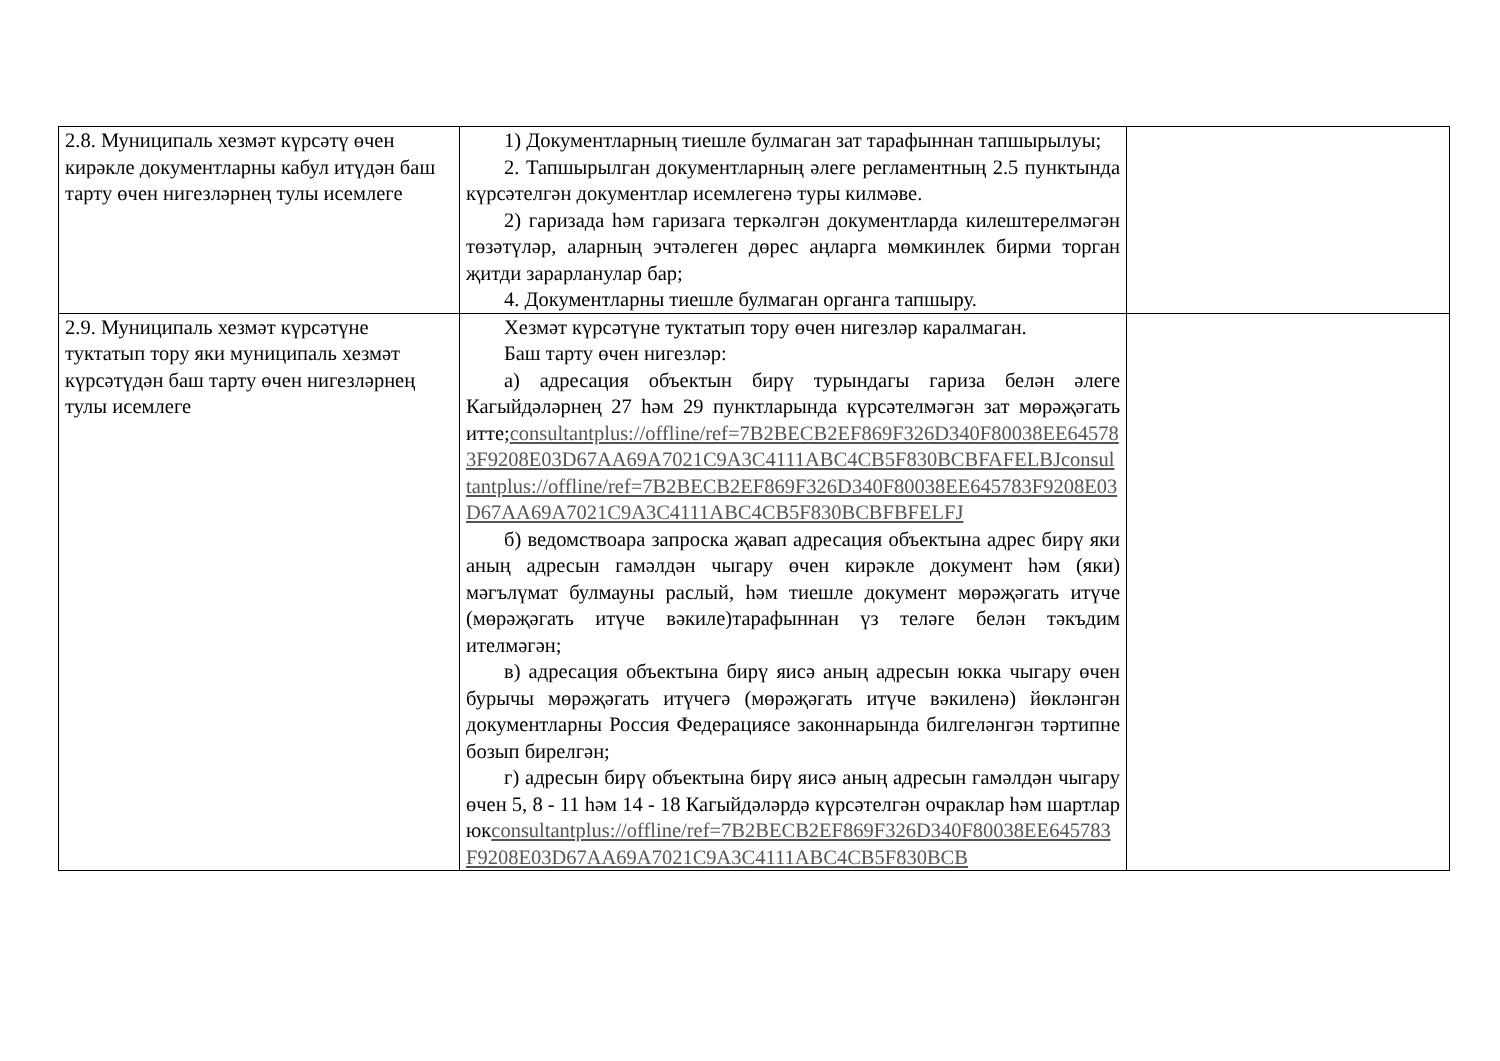| 2.8. Муниципаль хезмәт күрсәтү өчен кирәкле документларны кабул итүдән баш тарту өчен нигезләрнең тулы исемлеге | 1) Документларның тиешле булмаган зат тарафыннан тапшырылуы; 2. Тапшырылган документларның әлеге регламентның 2.5 пунктында күрсәтелгән документлар исемлегенә туры килмәве. 2) гаризада һәм гаризага теркәлгән документларда килештерелмәгән төзәтүләр, аларның эчтәлеген дөрес аңларга мөмкинлек бирми торган җитди зарарланулар бар; 4. Документларны тиешле булмаган органга тапшыру. | |
| 2.9. Муниципаль хезмәт күрсәтүне туктатып тору яки муниципаль хезмәт күрсәтүдән баш тарту өчен нигезләрнең тулы исемлеге | Хезмәт күрсәтүне туктатып тору өчен нигезләр каралмаган. Баш тарту өчен нигезләр: а) адресация объектын бирү турындагы гариза белән әлеге Кагыйдәләрнең 27 һәм 29 пунктларында күрсәтелмәгән зат мөрәҗәгать итте; consultantplus://offline/ref=7B2BECB2EF869F326D340F80038EE645783F9208E03D67AA69A7021C9A3C4111ABC4CB5F830BCBFAFELBJconsultantplus://offline/ref=7B2BECB2EF869F326D340F80038EE645783F9208E03D67AA69A7021C9A3C4111ABC4CB5F830BCBFBFELFJ б) ведомствоара запроска җавап адресация объектына адрес бирү яки аның адресын гамәлдән чыгару өчен кирәкле документ һәм (яки) мәгълүмат булмауны раслый, һәм тиешле документ мөрәҗәгать итүче (мөрәҗәгать итүче вәкиле)тарафыннан үз теләге белән тәкъдим ителмәгән; в) адресация объектына бирү яисә аның адресын юкка чыгару өчен бурычы мөрәҗәгать итүчегә (мөрәҗәгать итүче вәкиленә) йөкләнгән документларны Россия Федерациясе законнарында билгеләнгән тәртипне бозып бирелгән; г) адресын бирү объектына бирү яисә аның адресын гамәлдән чыгару өчен 5, 8 - 11 һәм 14 - 18 Кагыйдәләрдә күрсәтелгән очраклар һәм шартлар юк consultantplus://offline/ref=7B2BECB2EF869F326D340F80038EE645783F9208E03D67AA69A7021C9A3C4111ABC4CB5F830BCB | |